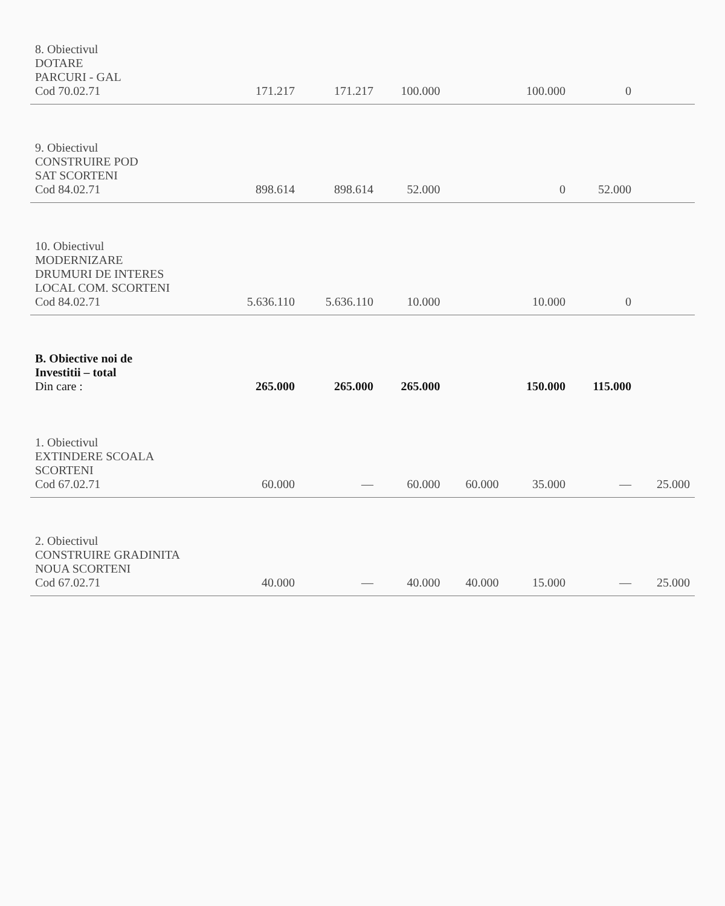| 8. Obiectivul DOTARE PARCURI - GAL Cod 70.02.71 | 171.217 | 171.217 | 100.000 | | 100.000 | 0 | |
| 9. Obiectivul CONSTRUIRE POD SAT SCORTENI Cod 84.02.71 | 898.614 | 898.614 | 52.000 | | 0 | 52.000 | |
| 10. Obiectivul MODERNIZARE DRUMURI DE INTERES LOCAL COM. SCORTENI Cod 84.02.71 | 5.636.110 | 5.636.110 | 10.000 | | 10.000 | 0 | |
| B. Obiective noi de Investitii – total Din care : | 265.000 | 265.000 | 265.000 | | 150.000 | 115.000 | |
| 1. Obiectivul EXTINDERE SCOALA SCORTENI Cod 67.02.71 | 60.000 | — | 60.000 | 60.000 | 35.000 | — | 25.000 |
| 2. Obiectivul CONSTRUIRE GRADINITA NOUA SCORTENI Cod 67.02.71 | 40.000 | — | 40.000 | 40.000 | 15.000 | — | 25.000 |